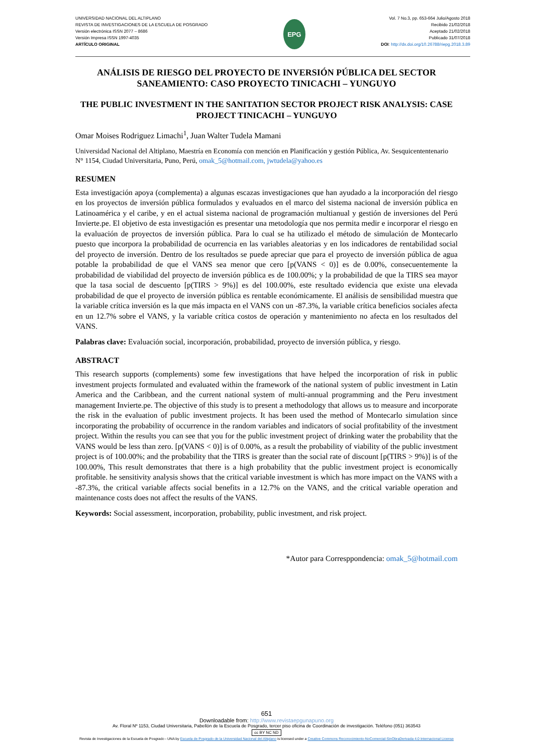UNIVERSIDAD NACIONAL DEL ALTIPLANO
REVISTA DE INVESTIGACIONES DE LA ESCUELA DE POSGRADO
Versión electrónica ISSN 2077 – 8686
Versión Impresa ISSN 1997-4035
ARTÍCULO ORIGINAL
EPG
Vol. 7 No.3, pp. 653-664 Julio/Agosto 2018
Recibido 21/02/2018
Aceptado 21/02/2018
Publicado 31/07/2018
DOI: http://dx.doi.org/10.26788/riepg.2018.3.89
ANÁLISIS DE RIESGO DEL PROYECTO DE INVERSIÓN PÚBLICA DEL SECTOR SANEAMIENTO: CASO PROYECTO TINICACHI – YUNGUYO
THE PUBLIC INVESTMENT IN THE SANITATION SECTOR PROJECT RISK ANALYSIS: CASE PROJECT TINICACHI – YUNGUYO
Omar Moises Rodriguez Limachi<sup>1</sup>, Juan Walter Tudela Mamani
Universidad Nacional del Altiplano, Maestría en Economía con mención en Planificación y gestión Pública, Av. Sesquicententenario N° 1154, Ciudad Universitaria, Puno, Perú, omak_5@hotmail.com, jwtudela@yahoo.es
RESUMEN
Esta investigación apoya (complementa) a algunas escazas investigaciones que han ayudado a la incorporación del riesgo en los proyectos de inversión pública formulados y evaluados en el marco del sistema nacional de inversión pública en Latinoamérica y el caribe, y en el actual sistema nacional de programación multianual y gestión de inversiones del Perú Invierte.pe. El objetivo de esta investigación es presentar una metodología que nos permita medir e incorporar el riesgo en la evaluación de proyectos de inversión pública. Para lo cual se ha utilizado el método de simulación de Montecarlo puesto que incorpora la probabilidad de ocurrencia en las variables aleatorias y en los indicadores de rentabilidad social del proyecto de inversión. Dentro de los resultados se puede apreciar que para el proyecto de inversión pública de agua potable la probabilidad de que el VANS sea menor que cero [p(VANS < 0)] es de 0.00%, consecuentemente la probabilidad de viabilidad del proyecto de inversión pública es de 100.00%; y la probabilidad de que la TIRS sea mayor que la tasa social de descuento [p(TIRS > 9%)] es del 100.00%, este resultado evidencia que existe una elevada probabilidad de que el proyecto de inversión pública es rentable económicamente. El análisis de sensibilidad muestra que la variable crítica inversión es la que más impacta en el VANS con un -87.3%, la variable crítica beneficios sociales afecta en un 12.7% sobre el VANS, y la variable crítica costos de operación y mantenimiento no afecta en los resultados del VANS.
Palabras clave: Evaluación social, incorporación, probabilidad, proyecto de inversión pública, y riesgo.
ABSTRACT
This research supports (complements) some few investigations that have helped the incorporation of risk in public investment projects formulated and evaluated within the framework of the national system of public investment in Latin America and the Caribbean, and the current national system of multi-annual programming and the Peru investment management Invierte.pe. The objective of this study is to present a methodology that allows us to measure and incorporate the risk in the evaluation of public investment projects. It has been used the method of Montecarlo simulation since incorporating the probability of occurrence in the random variables and indicators of social profitability of the investment project. Within the results you can see that you for the public investment project of drinking water the probability that the VANS would be less than zero. [p(VANS < 0)] is of 0.00%, as a result the probability of viability of the public investment project is of 100.00%; and the probability that the TIRS is greater than the social rate of discount [p(TIRS > 9%)] is of the 100.00%, This result demonstrates that there is a high probability that the public investment project is economically profitable. he sensitivity analysis shows that the critical variable investment is which has more impact on the VANS with a -87.3%, the critical variable affects social benefits in a 12.7% on the VANS, and the critical variable operation and maintenance costs does not affect the results of the VANS.
Keywords: Social assessment, incorporation, probability, public investment, and risk project.
*Autor para Corresppondencia: omak_5@hotmail.com
651
Downloadable from: http://www.revistaepgunapuno.org
Av. Floral Nº 1153, Ciudad Universitaria, Pabellón de la Escuela de Posgrado, tercer piso oficina de Coordinación de investigación. Teléfono (051) 363543
cc BY NC ND
Revista de Investigaciones de la Escuela de Posgrado - UNA by Escuela de Posgrado de la Universidad Nacional del Altiplano is licensed under a Creative Commons Reconocimiento-NoComercial-SinObraDerivada 4.0 Internacional License